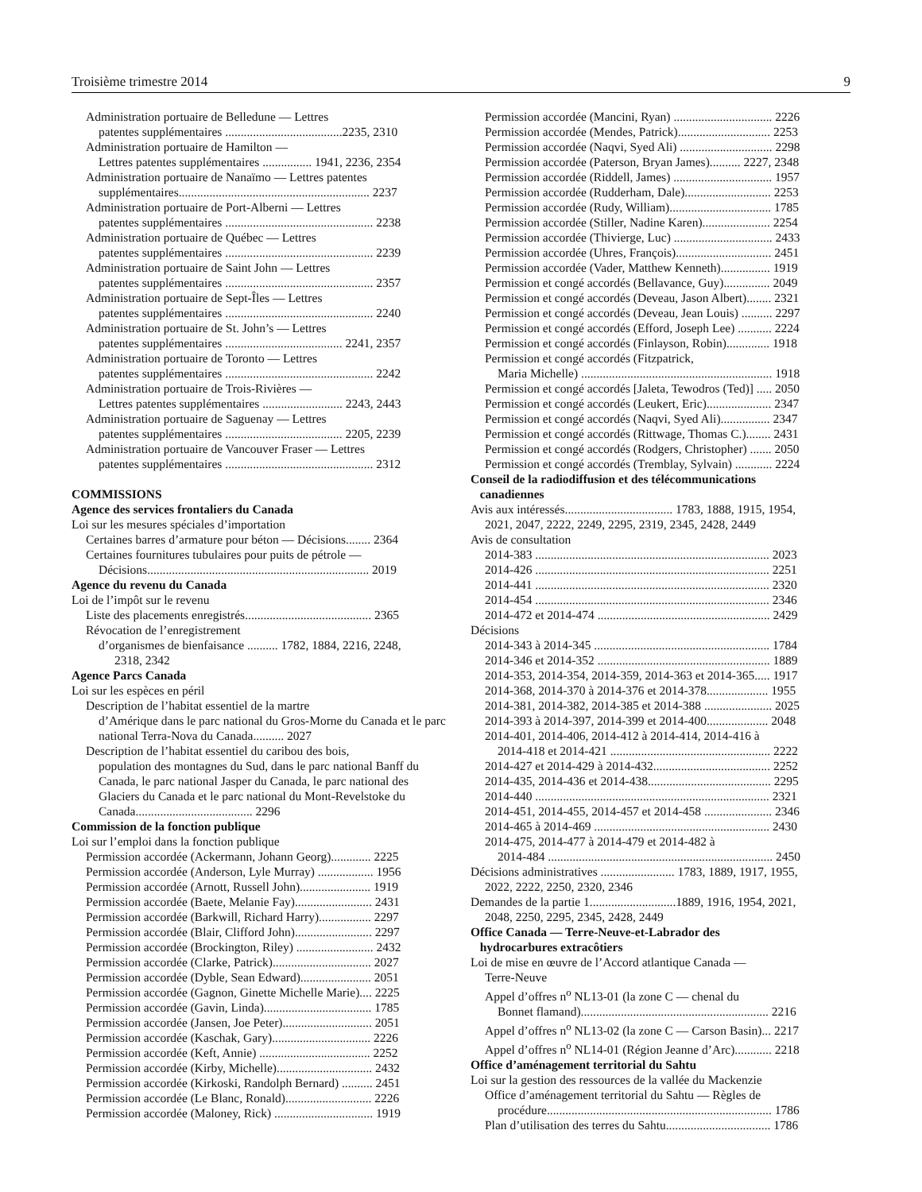Troisième trimestre 2014 9
Administration portuaire de Belledune — Lettres
patentes supplémentaires ......................................2235, 2310
Administration portuaire de Hamilton —
Lettres patentes supplémentaires ................ 1941, 2236, 2354
Administration portuaire de Nanaïmo — Lettres patentes
supplémentaires.............................................................. 2237
Administration portuaire de Port-Alberni — Lettres
patentes supplémentaires ................................................ 2238
Administration portuaire de Québec — Lettres
patentes supplémentaires ................................................ 2239
Administration portuaire de Saint John — Lettres
patentes supplémentaires ................................................ 2357
Administration portuaire de Sept-Îles — Lettres
patentes supplémentaires ................................................ 2240
Administration portuaire de St. John’s — Lettres
patentes supplémentaires ...................................... 2241, 2357
Administration portuaire de Toronto — Lettres
patentes supplémentaires ................................................ 2242
Administration portuaire de Trois-Rivières —
Lettres patentes supplémentaires .......................... 2243, 2443
Administration portuaire de Saguenay — Lettres
patentes supplémentaires ...................................... 2205, 2239
Administration portuaire de Vancouver Fraser — Lettres
patentes supplémentaires ................................................ 2312
COMMISSIONS
Agence des services frontaliers du Canada
Loi sur les mesures spéciales d’importation
Certaines barres d’armature pour béton — Décisions........ 2364
Certaines fournitures tubulaires pour puits de pétrole —
Décisions........................................................................ 2019
Agence du revenu du Canada
Loi de l’impôt sur le revenu
Liste des placements enregistrés......................................... 2365
Révocation de l’enregistrement
d’organismes de bienfaisance .......... 1782, 1884, 2216, 2248,
2318, 2342
Agence Parcs Canada
Loi sur les espèces en péril
Description de l’habitat essentiel de la martre
d’Amérique dans le parc national du Gros-Morne du Canada et le parc national Terra-Nova du Canada.......... 2027
Description de l’habitat essentiel du caribou des bois,
population des montagnes du Sud, dans le parc national Banff du Canada, le parc national Jasper du Canada, le parc national des Glaciers du Canada et le parc national du Mont-Revelstoke du Canada...................................... 2296
Commission de la fonction publique
Loi sur l’emploi dans la fonction publique
Permission accordée (Ackermann, Johann Georg)............. 2225
Permission accordée (Anderson, Lyle Murray) .................. 1956
Permission accordée (Arnott, Russell John)....................... 1919
Permission accordée (Baete, Melanie Fay)......................... 2431
Permission accordée (Barkwill, Richard Harry)................. 2297
Permission accordée (Blair, Clifford John)......................... 2297
Permission accordée (Brockington, Riley) ......................... 2432
Permission accordée (Clarke, Patrick)................................ 2027
Permission accordée (Dyble, Sean Edward)....................... 2051
Permission accordée (Gagnon, Ginette Michelle Marie).... 2225
Permission accordée (Gavin, Linda)................................... 1785
Permission accordée (Jansen, Joe Peter)............................. 2051
Permission accordée (Kaschak, Gary)................................ 2226
Permission accordée (Keft, Annie) .................................... 2252
Permission accordée (Kirby, Michelle)............................... 2432
Permission accordée (Kirkoski, Randolph Bernard) .......... 2451
Permission accordée (Le Blanc, Ronald)............................ 2226
Permission accordée (Maloney, Rick) ................................ 1919
Permission accordée (Mancini, Ryan) ................................ 2226
Permission accordée (Mendes, Patrick).............................. 2253
Permission accordée (Naqvi, Syed Ali) .............................. 2298
Permission accordée (Paterson, Bryan James).......... 2227, 2348
Permission accordée (Riddell, James) ................................ 1957
Permission accordée (Rudderham, Dale)............................ 2253
Permission accordée (Rudy, William)................................. 1785
Permission accordée (Stiller, Nadine Karen)...................... 2254
Permission accordée (Thivierge, Luc) ................................ 2433
Permission accordée (Uhres, François)............................... 2451
Permission accordée (Vader, Matthew Kenneth)................ 1919
Permission et congé accordés (Bellavance, Guy)............... 2049
Permission et congé accordés (Deveau, Jason Albert)........ 2321
Permission et congé accordés (Deveau, Jean Louis) .......... 2297
Permission et congé accordés (Efford, Joseph Lee) ........... 2224
Permission et congé accordés (Finlayson, Robin).............. 1918
Permission et congé accordés (Fitzpatrick,
Maria Michelle) .............................................................. 1918
Permission et congé accordés [Jaleta, Tewodros (Ted)] ..... 2050
Permission et congé accordés (Leukert, Eric)..................... 2347
Permission et congé accordés (Naqvi, Syed Ali)................ 2347
Permission et congé accordés (Rittwage, Thomas C.)........ 2431
Permission et congé accordés (Rodgers, Christopher) ....... 2050
Permission et congé accordés (Tremblay, Sylvain) ............ 2224
Conseil de la radiodiffusion et des télécommunications
canadiennes
Avis aux intéressés................................... 1783, 1888, 1915, 1954,
2021, 2047, 2222, 2249, 2295, 2319, 2345, 2428, 2449
Avis de consultation
2014-383 ............................................................................ 2023
2014-426 ............................................................................ 2251
2014-441 ............................................................................ 2320
2014-454 ............................................................................ 2346
2014-472 et 2014-474 ........................................................ 2429
Décisions
2014-343 à 2014-345 ......................................................... 1784
2014-346 et 2014-352 ........................................................ 1889
2014-353, 2014-354, 2014-359, 2014-363 et 2014-365..... 1917
2014-368, 2014-370 à 2014-376 et 2014-378.................... 1955
2014-381, 2014-382, 2014-385 et 2014-388 ...................... 2025
2014-393 à 2014-397, 2014-399 et 2014-400.................... 2048
2014-401, 2014-406, 2014-412 à 2014-414, 2014-416 à
2014-418 et 2014-421 .................................................... 2222
2014-427 et 2014-429 à 2014-432...................................... 2252
2014-435, 2014-436 et 2014-438........................................ 2295
2014-440 ............................................................................ 2321
2014-451, 2014-455, 2014-457 et 2014-458 ...................... 2346
2014-465 à 2014-469 ......................................................... 2430
2014-475, 2014-477 à 2014-479 et 2014-482 à
2014-484 ......................................................................... 2450
Décisions administratives ........................ 1783, 1889, 1917, 1955,
2022, 2222, 2250, 2320, 2346
Demandes de la partie 1............................1889, 1916, 1954, 2021,
2048, 2250, 2295, 2345, 2428, 2449
Office Canada — Terre-Neuve-et-Labrador des
hydrocarbures extracôtiers
Loi de mise en œuvre de l’Accord atlantique Canada —
Terre-Neuve
Appel d’offres n<sup>o</sup> NL13-01 (la zone C — chenal du
Bonnet flamand)............................................................. 2216
Appel d’offres n<sup>o</sup> NL13-02 (la zone C — Carson Basin)... 2217
Appel d’offres n<sup>o</sup> NL14-01 (Région Jeanne d’Arc)............ 2218
Office d’aménagement territorial du Sahtu
Loi sur la gestion des ressources de la vallée du Mackenzie
Office d’aménagement territorial du Sahtu — Règles de
procédure......................................................................... 1786
Plan d’utilisation des terres du Sahtu.................................. 1786